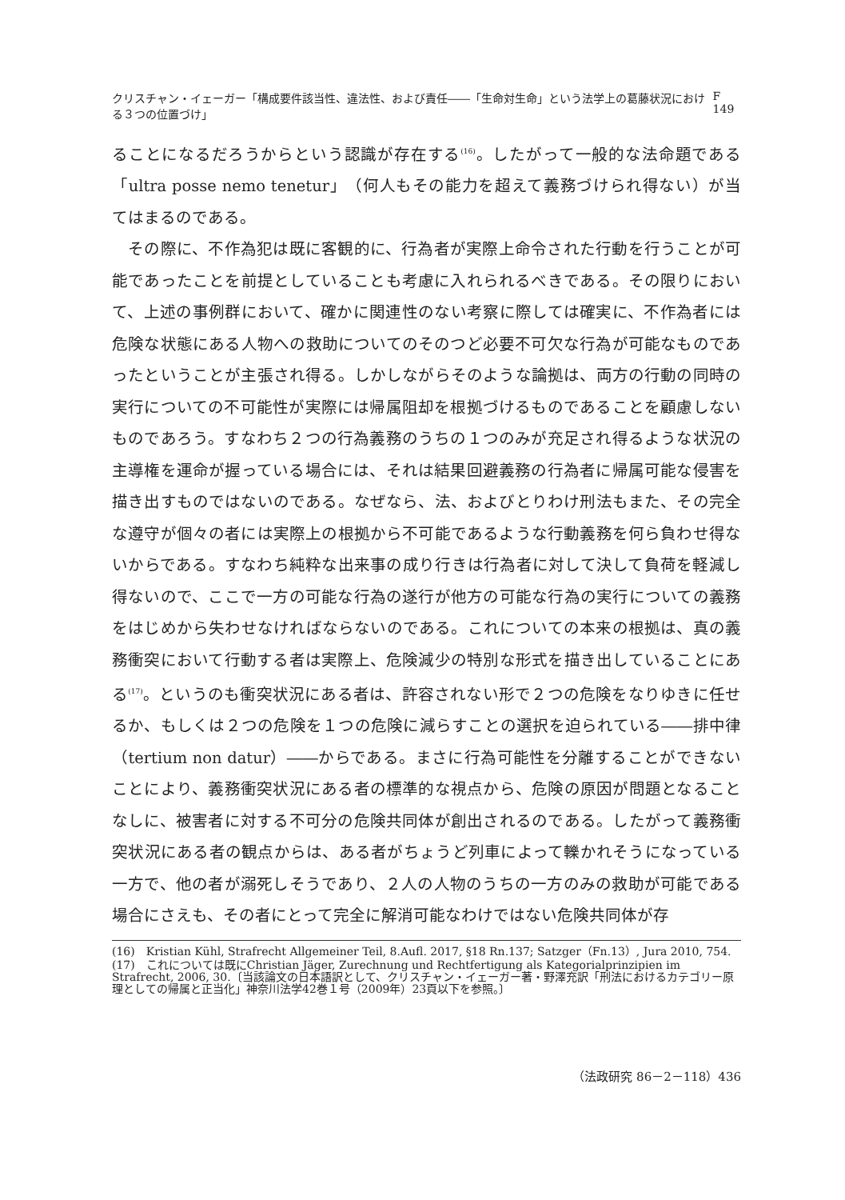クリスチャン・イェーガー「構成要件該当性、違法性、および責任――「生命対生命」という法学上の葛藤状況における３つの位置づけ」 F 149
ることになるだろうからという認識が存在する<sup>(16)</sup>。したがって一般的な法命題である「ultra posse nemo tenetur」（何人もその能力を超えて義務づけられ得ない）が当てはまるのである。
　その際に、不作為犯は既に客観的に、行為者が実際上命令された行動を行うことが可能であったことを前提としていることも考慮に入れられるべきである。その限りにおいて、上述の事例群において、確かに関連性のない考察に際しては確実に、不作為者には危険な状態にある人物への救助についてのそのつど必要不可欠な行為が可能なものであったということが主張され得る。しかしながらそのような論拠は、両方の行動の同時の実行についての不可能性が実際には帰属阻却を根拠づけるものであることを顧慮しないものであろう。すなわち２つの行為義務のうちの１つのみが充足され得るような状況の主導権を運命が握っている場合には、それは結果回避義務の行為者に帰属可能な侵害を描き出すものではないのである。なぜなら、法、およびとりわけ刑法もまた、その完全な遵守が個々の者には実際上の根拠から不可能であるような行動義務を何ら負わせ得ないからである。すなわち純粋な出来事の成り行きは行為者に対して決して負荷を軽減し得ないので、ここで一方の可能な行為の遂行が他方の可能な行為の実行についての義務をはじめから失わせなければならないのである。これについての本来の根拠は、真の義務衝突において行動する者は実際上、危険減少の特別な形式を描き出していることにある<sup>(17)</sup>。というのも衝突状況にある者は、許容されない形で２つの危険をなりゆきに任せるか、もしくは２つの危険を１つの危険に減らすことの選択を迫られている――排中律（tertium non datur）――からである。まさに行為可能性を分離することができないことにより、義務衝突状況にある者の標準的な視点から、危険の原因が問題となることなしに、被害者に対する不可分の危険共同体が創出されるのである。したがって義務衝突状況にある者の観点からは、ある者がちょうど列車によって轢かれそうになっている一方で、他の者が溺死しそうであり、２人の人物のうちの一方のみの救助が可能である場合にさえも、その者にとって完全に解消可能なわけではない危険共同体が存
(16)　Kristian Kühl, Strafrecht Allgemeiner Teil, 8.Aufl. 2017, §18 Rn.137; Satzger（Fn.13）, Jura 2010, 754.
(17)　これについては既にChristian Jäger, Zurechnung und Rechtfertigung als Kategorialprinzipien im Strafrecht, 2006, 30.〔当該論文の日本語訳として、クリスチャン・イェーガー著・野澤充訳「刑法におけるカテゴリー原理としての帰属と正当化」神奈川法学42巻１号（2009年）23頁以下を参照。〕
（法政研究 86－2－118）436